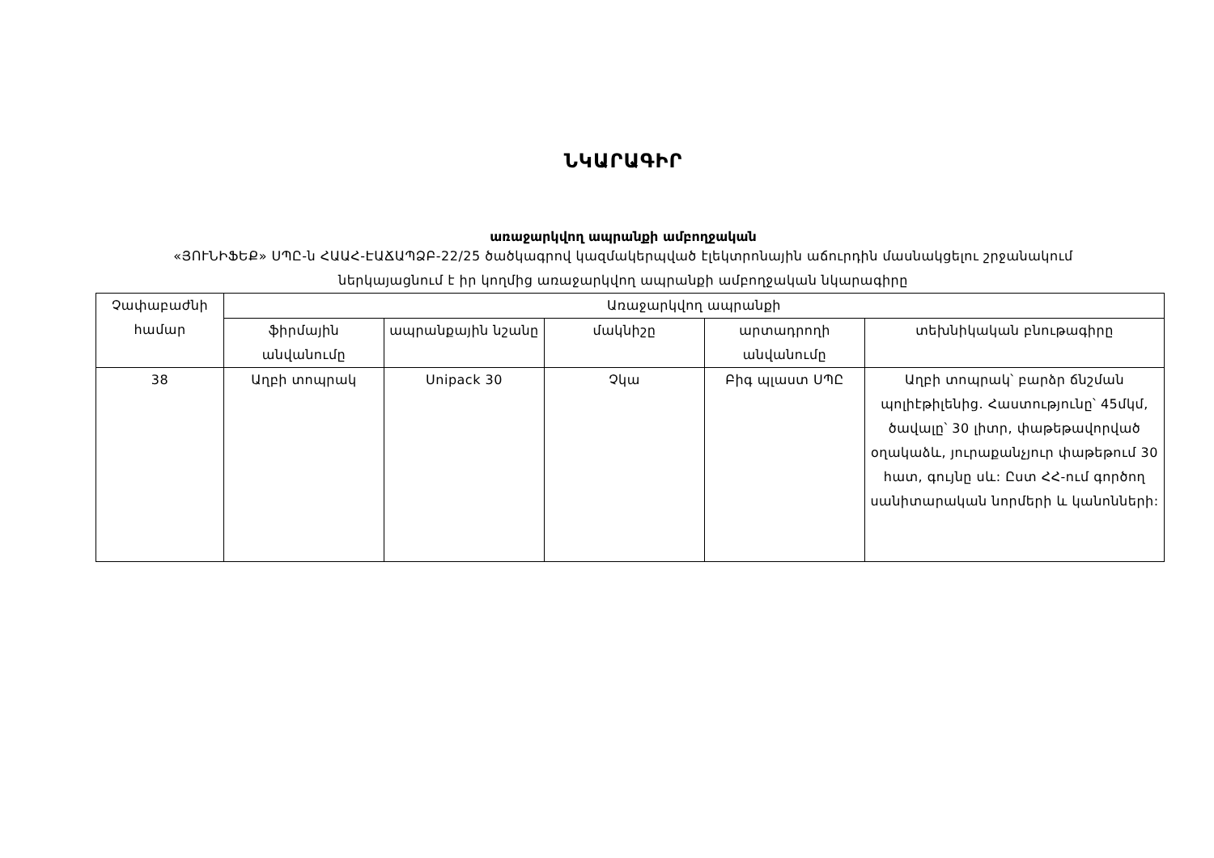ՆԿԱՐԱԳԻՐ
առաջարկվող ապրանքի ամբողջական
«ՅՈՒՆԻՖԵՔ» ՍՊԸ-ն ՀԱԱՀ-ԷԱՃԱՊՁԲ-22/25 ծածկագրով կազմակերպված էլեկտրոնային աճուրդին մասնակցելու շրջանակում
ներկայացնում է իր կողմից առաջարկվող ապրանքի ամբողջական նկարագիրը
| Չափաբաժնի համար | Առաջարկվող ապրանքի | | | | |
| --- | --- | --- | --- | --- | --- |
| | ֆիրմային անվանումը | ապրանքային նշանը | մակնիշը | արտադրողի անվանումը | տեխնիկական բնութագիրը |
| 38 | Աղբի տոպրակ | Unipack 30 | Չկա | Բիգ պլաստ ՍՊԸ | Աղբի տոպրակ՝ բարձր ճնշման պոլիէթիլենից. Հաստությունը՝ 45մկմ, ծավալը՝ 30 լիտր, փաթեթավորված օղակաձև, յուրաքանչյուր փաթեթում 30 հատ, գույնը սև: Ըստ ՀՀ-ում գործող սանիտարական նորմերի և կանոնների: |